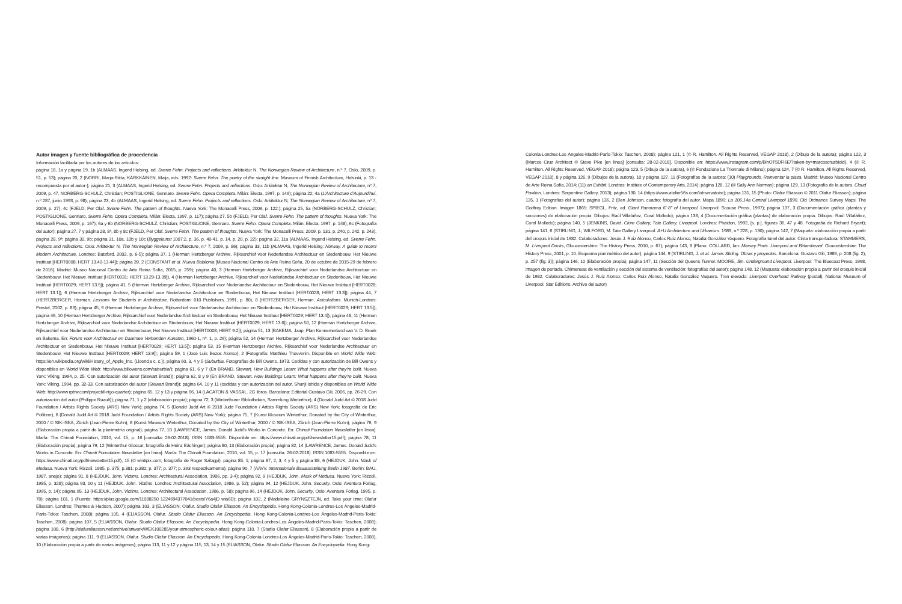Autor imagen y fuente bibliográfica de procedencia
Información facilitada por los autores de los artículos:
página 18, 1a y página 19, 1b (ALMAAS, Ingerid Helsing, ed. Sverre Fehn. Projects and reflections. Arkitektur N, The Norwegian Review of Architecture, n.º 7, Oslo, 2009, p. 51, p. 53); página 20, 2 (NORRI, Marja-Riitta; KÄRKKÄINEN, Maija, eds. 1992: Sverre Fehn. The poetry of the straight line. Museum of Finnish Architecture, Helsinki, p. 13 -recompuesta por el autor-); página 21, 3 (ALMAAS, Ingerid Helsing, ed. Sverre Fehn. Projects and reflections. Oslo: Arkitektur N, The Norwegian Review of Architecture, nº 7, 2009, p. 47. NORBERG-SCHULZ, Christian; POSTIGLIONE, Gennaro. Sverre Fehn. Opera Completa. Milán: Electa, 1997, p. 149); página 22, 4a (L’Architecture d’Aujourd’hui, n.º 287, junio 1993, p. 98); pàgina 23, 4b (ALMAAS, Ingerid Helsing, ed. Sverre Fehn. Projects and reflections. Oslo: Arkitektur N, The Norwegian Review of Architecture, nº 7, 2009, p. 27), 4c (FJELD, Per Olaf. Sverre Fehn. The pattern of thoughts. Nueva York: The Monacelli Press, 2009, p. 122.); página 25, 5a (NORBERG-SCHULZ, Christian; POSTIGLIONE, Gennaro. Sverre Fehn. Opera Completa. Milán: Electa, 1997, p. 117); página 27, 5b (FJELD, Per Olaf. Sverre Fehn. The pattern of thoughts. Nueva York: The Monacelli Press, 2009, p. 167); 6a y 6b (NORBERG-SCHULZ, Christian; POSTIGLIONE, Gennaro. Sverre Fehn. Opera Completa. Milán: Electa, 1997, p. 148), 6c (Fotografía del autor); página 27, 7 y página 28, 8ª, 8b y 8c (FJELD, Per Olaf. Sverre Fehn. The pattern of thoughts. Nueva York: The Monacelli Press, 2009, p. 131, p. 240, p. 242, p. 243), página 28, 9ª; página 30, 9b; página 31, 10a, 10b y 10c (Byggekunst 1007:2, p. 36, p. 40-41, p. 14, p. 20, p. 22); página 32, 11a (ALMAAS, Ingerid Helsing, ed. Sverre Fehn. Projects and reflections. Oslo: Arkitektur N, The Norwegian Review of Architecture, n.º 7, 2009, p. 86); página 33, 11b (ALMAAS, Ingerid Helsing: Norway. A guide to recent Modern Architecture. Londres: Batsford. 2002, p. 6-5); página 37, 1 (Herman Hertzberger Archive, Rijksarchief voor Nederlandse Architectuur en Stedenbouw, Het Nieuwe Instituut [HERT0008; HERT 13.40-13.44]); página 39, 2 (CONSTANT et al. Nueva Babilonia [Museo Nacional Centro de Arte Reina Sofía, 20 de octubre de 2015-29 de febrero de 2016]. Madrid: Museo Nacional Centro de Arte Reina Sofía, 2015, p. 259); página 40, 3 (Herman Hertzberger Archive, Rijksarchief voor Nederlandse Architectuur en Stedenbouw, Het Nieuwe Instituut [HERT0031; HERT 13.29-13.39]), 4 (Herman Hertzberger Archive, Rijksarchief voor Nederlandse Architectuur en Stedenbouw, Het Nieuwe Instituut [HERT0029; HERT 13.5]); página 41, 5 (Herman Hertzberger Archive, Rijksarchief voor Nederlandse Architectuur en Stedenbouw, Het Nieuwe Instituut [HERT0028; HERT 13.1]), 6 (Herman Hertzberger Archive, Rijksarchief voor Nederlandse Architectuur en Stedenbouw, Het Nieuwe Instituut [HERT0028; HERT 13.3]); página 44, 7 (HERTZBERGER, Herman. Lessons for Students in Architecture. Rotterdam: 010 Publishers, 1991, p. 80), 8 (HERTZBERGER, Herman. Articulations. Munich-Londres: Prestel, 2002, p. 83); página 45, 9 (Herman Hertzberger Archive, Rijksarchief voor Nederlandse Architectuur en Stedenbouw, Het Nieuwe Instituut [HERT0029; HERT 13.5]); página 46, 10 (Herman Hertzberger Archive, Rijksarchief voor Nederlandse Architectuur en Stedenbouw, Het Nieuwe Instituut [HERT0029; HERT 13.4]); página 48, 11 (Herman Hertzberger Archive, Rijksarchief voor Nederlandse Architectuur en Stedenbouw, Het Nieuwe Instituut [HERT0029; HERT 13.6]); página 50, 12 (Herman Hertzberger Archive, Rijksarchief voor Nederlandse Architectuur en Stedenbouw, Het Nieuwe Instituut [HERT0008; HERT 9.2]); página 51, 13 (BAKEMA, Jaap. Plan Kennemerland van V. D. Broek en Bakema. En: Forum voor Architectuur en Daarmee Verbonden Kunsten, 1960-1, nº. 1, p. 29); página 52, 14 (Herman Hertzberger Archive, Rijksarchief voor Nederlandse Architectuur en Stedenbouw, Het Nieuwe Instituut [HERT0029; HERT 13.5]); página 53, 15 (Herman Hertzberger Archive, Rijksarchief voor Nederlandse Architectuur en Stedenbouw, Het Nieuwe Instituut [HERT0029; HERT 13.9]); página 59, 1 (José Luis Bezos Alonso), 2 (Fotografía: Matthieu Thovvenin. Disponible en World Wide Web: https://en.wikipedia.org/wiki/History_of_Apple_Inc. (Licencia c. c.)), página 60, 3, 4 y 5 (Suburbia. Fotografías de Bill Owens. 1973. Cedidas y con autorización de Bill Owens y disponibles en World Wide Web: http://www.billowens.com/suburbia/); página 61, 6 y 7 (En BRAND, Stewart. How Buildings Learn: What happens after they’re built. Nueva York: Viking, 1994, p. 25. Con autorización del autor (Stewart Brand)); página 62, 8 y 9 (En BRAND, Stewart. How Buildings Learn: What happens after they’re built. Nueva York: Viking, 1994, pp. 32-33. Con autorización del autor (Stewart Brand)); página 64, 10 y 11 (cedidas y con autorización del autor, Shunji Ishida y disponibles en World Wide Web: http://www.rpbw.com/project/il-rigo-quarter); página 65, 12 y 13 y página 66, 14 (LACATON & VASSAL. 2G libros. Barcelona: Editorial Gustavo Gili, 2006, pp. 26-29. Con autorización del autor (Philippe Ruault)); página 71, 1 y 2 (elaboración propia); página 72, 3 (Winterthurer Bibliotheken, Sammlung Winterthur), 4 (Donald Judd Art © 2018 Judd Foundation / Artists Rights Society (ARS) New York); página 74, 5 (Donald Judd Art © 2018 Judd Foundation / Artists Rights Society (ARS) New York; fotografía de Eric Pollitzer), 6 (Donald Judd Art © 2018 Judd Foundation / Artists Rights Society (ARS) New York); página 75, 7 (Kunst Museum Winterthur, Donated by the City of Winterthur, 2000 / © SIK-ISEA, Zürich (Jean-Pierre Kuhn), 8 (Kunst Museum Winterthur, Donated by the City of Winterthur, 2000 / © SIK-ISEA, Zürich (Jean-Pierre Kuhn); página 76, 9 (Elaboración propia a partir de la planimetría original); página 77, 10 (LAWRENCE, James. Donald Judd’s Works in Concrete. En: Chinati Foundation Newsletter [en línea]. Marfa: The Chinati Foundation, 2010, vol. 15, p. 16 [consulta: 26-02-2018]. ISSN 1083-5555. Disponible en: https://www.chinati.org/pdf/newsletter15.pdf); página 78, 11 (Elaboración propia); página 79, 12 (Winterthur Glossar; fotografía de Heinz Bächinger); página 80, 13 (Elaboración propia); página 82, 14 (LAWRENCE, James. Donald Judd’s Works in Concrete. En: Chinati Foundation Newsletter [en línea]. Marfa: The Chinati Foundation, 2010, vol. 15, p. 17 [consulta: 26-02-2018]. ISSN 1083-5555. Disponible en: https://www.chinati.org/pdf/newsletter15.pdf), 15 (© wintipix.com; fotografía de Roger Szilagyi); página 85, 1; página 87, 2, 3, 4 y 5 y página 88, 6 (HEJDUK, John. Mask of Medusa. Nueva York: Rizzoli, 1985, p. 375; p.381; p.380; p. 377; p. 377; p. 393 respectivamente); página 90, 7 (AAVV. Internationale Bauausstellung Berlin 1987. Berlín: BAU, 1987, anejo); página 91, 8 (HEJDUK, John. Victims. Londres: Architectural Association, 1986, pp. 3-4); página 92, 9 (HEJDUK, John. Mask of Medusa. Nueva York: Rizzoli, 1985, p. 328); página 93, 10 y 11 (HEJDUK, John. Victims. Londres: Architectural Association, 1986, p. 52); página 94, 12 (HEJDUK, John. Security. Oslo: Aventura Forlag, 1995, p. 14); página 95, 13 (HEJDUK, John. Victims. Londres: Architectural Association, 1986, p. 58); página 96, 14 (HEJDUK, John. Security. Oslo: Aventura Forlag, 1995, p. 78); página 101, 1 (Fuente: https://plus.google.com/11088250 1224694377041/posts/Y6a4jD wia6D); página 102, 2 (Madeleine GRYNSZTEJN, ed. Take your time: Olafur Eliasson. Londres: Thames & Hudson, 2007); página 103, 3 (ELIASSON, Olafur. Studio Olafur Eliasson. An Encyclopedia. Hong Kong-Colonia-Londres-Los Ángeles-Madrid-París-Tokio: Taschen, 2008); página 105, 4 (ELIASSON, Olafur. Studio Olafur Eliasson. An Encyclopedia. Hong Kong-Colonia-Londres-Los Ángeles-Madrid-París-Tokio: Taschen, 2008); página 107, 5 (ELIASSON, Olafur. Studio Olafur Eliasson. An Encyclopedia. Hong Kong-Colonia-Londres-Los Ángeles-Madrid-París-Tokio: Taschen, 2008); página 108, 6 (http://olafureliasson.net/archive/artwork/WEK100285/your-atmospheric-colour-atlas); página 110, 7 (Studio Olafur Eliasson), 8 (Elaboración propia a partir de varias imágenes); página 111, 9 (ELIASSON, Olafur. Studio Olafur Eliasson. An Encyclopedia. Hong Kong-Colonia-Londres-Los Ángeles-Madrid-París-Tokio: Taschen, 2008), 10 (Elaboración propia a partir de varias imágenes); página 113, 11 y 12 y página 115, 13, 14 y 15 (ELIASSON, Olafur. Studio Olafur Eliasson. An Encyclopedia. Hong Kong-
Colonia-Londres-Los Ángeles-Madrid-París-Tokio: Taschen, 2008); página 121, 1 (© R. Hamilton. All Rights Reserved, VEGAP 2018), 2 (Dibujo de la autora); página 122, 3 (Marcos Cruz Architect © Steve Pike [en línea] [consulta: 28-02-2018]. Disponible en: https://www.instagram.com/p/BinOT5DFi6E/?taken-by=marcoscruzbioid), 4 (© R. Hamilton. All Rights Reserved, VEGAP 2018); página 123, 5 (Dibujo de la autora), 6 (© Fondazione La Triennale di Milano); página 124, 7 (© R. Hamilton. All Rights Reserved, VEGAP 2018), 8 y página 126, 9 (Dibujos de la autora), 10 y página 127, 11 (Fotografías de la autora: (10) Playgrounds. Reinventar la plaza. Madrid: Museo Nacional Centro de Arte Reina Sofía, 2014; (11) an Exhibit. Londres: Institute of Contemporary Arts, 2014); página 128, 12 (© Sally Ann Norman); página 129, 13 (Fotografía de la autora. Cloud Pavilion. Londres: Serpentine Gallery, 2013); página 130, 14 (https://www.atelier56s.com/lobservatoire); página 131, 15 (Photo: Olafur Eliasson © 2011 Olafur Eliasson); página 135, 1 (Fotografías del autor); página 136, 2 (Ben Johnson, cuadro: fotografía del autor. Mapa 1890: La 106.14a Central Liverpool 1890. Old Ordnance Survey Maps. The Godfrey Edition. Imagen 1865: SPIEGL, Fritz, ed. Giant Panorama 6’ 8’’ of Liverpool. Liverpool: Scouse Press, 1997); página 137, 3 (Documentación gráfica (plantas y secciones) de elaboración propia. Dibujos: Raúl Villafáñez, Coral Molledo); página 138, 4 (Documentación gráfica (plantas) de elaboración propia. Dibujos: Raúl Villafáñez, Coral Molledo); página 140, 5 (JENKINS, David. Clore Gallery, Tate Gallery, Liverpool. Londres: Phaidon, 1992, [s. p.], figuras 36, 47 y 48. Fotografía de Richard Bryant); página 141, 6 (STIRLING, J.; WILFORD, M. Tate Gallery Liverpool. A+U Architecture and Urbanism. 1989, n.º 228, p. 130); página 142, 7 (Maqueta: elaboración propia a partir del croquis inicial de 1982. Colaboradores: Jesús J. Ruiz Alonso, Carlos Ruiz Alonso, Natalia González Vaquero. Fotografía túnel del autor. Cinta transportadora: STAMMERS, M. Liverpool Docks, Gloucestershire: The History Press, 2010, p. 67); página 143, 8 (Plano: COLLARD, Ian: Mersey Ports. Liverpool and Birkenheard. Gloucestershire: The History Press, 2001, p. 10. Esquema planimétrico del autor); página 144, 9 (STIRLING, J. et al. James Stirling. Obras y proyectos. Barcelona: Gustavo Gili, 1989, p. 208 (fig. 2), p. 257 (fig. 3)); página 146, 10 (Elaboración propia); página 147, 11 (Sección del Queens Tunnel: MOORE, Jim. Underground Liverpool. Liverpool: The Bluecoat Press, 1998, imagen de portada. Chimeneas de ventilación y sección del sistema de ventilación: fotografías del autor); página 148, 12 (Maqueta: elaboración propia a partir del croquis inicial de 1982. Colaboradores: Jesús J. Ruiz Alonso, Carlos Ruiz Alonso, Natalia González Vaquero. Tren elevado: Liverpool Overhead Railway (postal). National Museum of Liverpool. Star Editions. Archivo del autor)